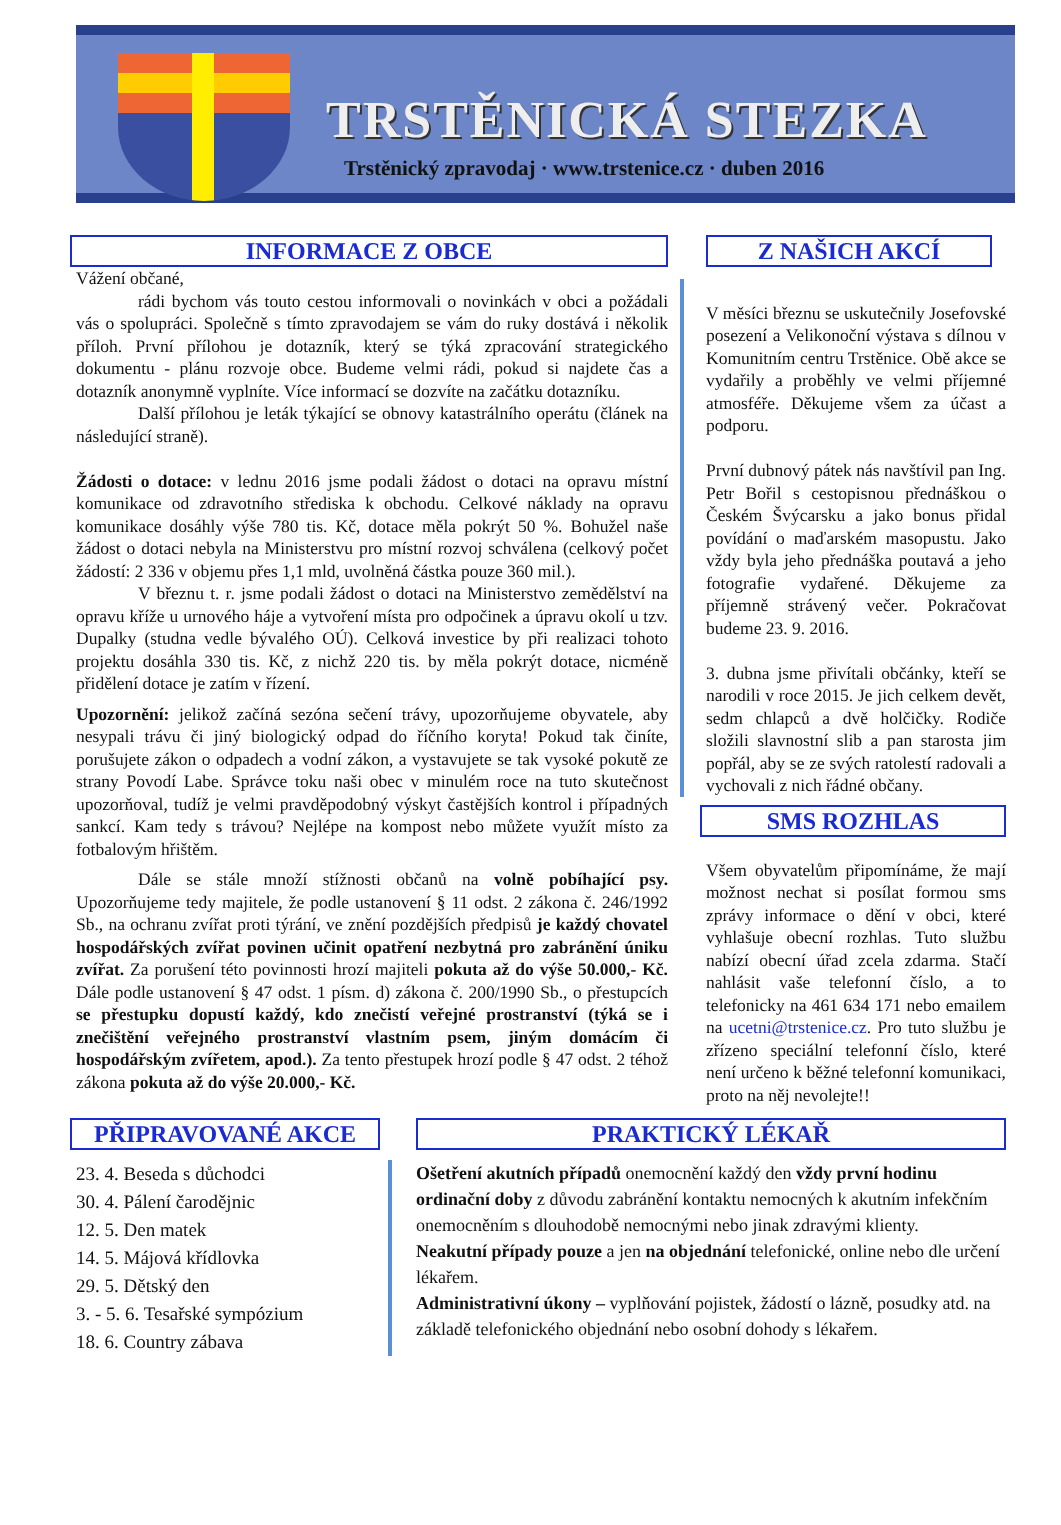TRSTĚNICKÁ STEZKA
Trstěnický zpravodaj · www.trstenice.cz · duben 2016
INFORMACE Z OBCE
Vážení občané,
rádi bychom vás touto cestou informovali o novinkách v obci a požádali vás o spolupráci. Společně s tímto zpravodajem se vám do ruky dostává i několik příloh. První přílohou je dotazník, který se týká zpracování strategického dokumentu - plánu rozvoje obce. Budeme velmi rádi, pokud si najdete čas a dotazník anonymně vyplníte. Více informací se dozvíte na začátku dotazníku.
Další přílohou je leták týkající se obnovy katastrálního operátu (článek na následující straně).
Žádosti o dotace: v lednu 2016 jsme podali žádost o dotaci na opravu místní komunikace od zdravotního střediska k obchodu. Celkové náklady na opravu komunikace dosáhly výše 780 tis. Kč, dotace měla pokrýt 50 %. Bohužel naše žádost o dotaci nebyla na Ministerstvu pro místní rozvoj schválena (celkový počet žádostí: 2 336 v objemu přes 1,1 mld, uvolněná částka pouze 360 mil.).
V březnu t. r. jsme podali žádost o dotaci na Ministerstvo zemědělství na opravu kříže u urnového háje a vytvoření místa pro odpočinek a úpravu okolí u tzv. Dupalky (studna vedle bývalého OÚ). Celková investice by při realizaci tohoto projektu dosáhla 330 tis. Kč, z nichž 220 tis. by měla pokrýt dotace, nicméně přidělení dotace je zatím v řízení.
Upozornění: jelikož začíná sezóna sečení trávy, upozorňujeme obyvatele, aby nesypali trávu či jiný biologický odpad do říčního koryta! Pokud tak činíte, porušujete zákon o odpadech a vodní zákon, a vystavujete se tak vysoké pokutě ze strany Povodí Labe. Správce toku naši obec v minulém roce na tuto skutečnost upozorňoval, tudíž je velmi pravděpodobný výskyt častějších kontrol i případných sankcí. Kam tedy s trávou? Nejlépe na kompost nebo můžete využít místo za fotbalovým hřištěm.
Dále se stále množí stížnosti občanů na volně pobíhající psy. Upozorňujeme tedy majitele, že podle ustanovení § 11 odst. 2 zákona č. 246/1992 Sb., na ochranu zvířat proti týrání, ve znění pozdějších předpisů je každý chovatel hospodářských zvířat povinen učinit opatření nezbytná pro zabránění úniku zvířat. Za porušení této povinnosti hrozí majiteli pokuta až do výše 50.000,- Kč. Dále podle ustanovení § 47 odst. 1 písm. d) zákona č. 200/1990 Sb., o přestupcích se přestupku dopustí každý, kdo znečistí veřejné prostranství (týká se i znečištění veřejného prostranství vlastním psem, jiným domácím či hospodářským zvířetem, apod.). Za tento přestupek hrozí podle § 47 odst. 2 téhož zákona pokuta až do výše 20.000,- Kč.
Z NAŠICH AKCÍ
V měsíci březnu se uskutečnily Josefovské posezení a Velikonoční výstava s dílnou v Komunitním centru Trstěnice. Obě akce se vydařily a proběhly ve velmi příjemné atmosféře. Děkujeme všem za účast a podporu.
První dubnový pátek nás navštívil pan Ing. Petr Bořil s cestopisnou přednáškou o Českém Švýcarsku a jako bonus přidal povídání o maďarském masopustu. Jako vždy byla jeho přednáška poutavá a jeho fotografie vydařené. Děkujeme za příjemně strávený večer. Pokračovat budeme 23. 9. 2016.
3. dubna jsme přivítali občánky, kteří se narodili v roce 2015. Je jich celkem devět, sedm chlapců a dvě holčičky. Rodiče složili slavnostní slib a pan starosta jim popřál, aby se ze svých ratolestí radovali a vychovali z nich řádné občany.
SMS ROZHLAS
Všem obyvatelům připomínáme, že mají možnost nechat si posílat formou sms zprávy informace o dění v obci, které vyhlašuje obecní rozhlas. Tuto službu nabízí obecní úřad zcela zdarma. Stačí nahlásit vaše telefonní číslo, a to telefonicky na 461 634 171 nebo emailem na ucetni@trstenice.cz. Pro tuto službu je zřízeno speciální telefonní číslo, které není určeno k běžné telefonní komunikaci, proto na něj nevolejte!!
PŘIPRAVOVANÉ AKCE
23. 4. Beseda s důchodci
30. 4. Pálení čarodějnic
12. 5. Den matek
14. 5. Májová křídlovka
29. 5. Dětský den
3. - 5. 6. Tesařské sympózium
18. 6. Country zábava
PRAKTICKÝ LÉKAŘ
Ošetření akutních případů onemocnění každý den vždy první hodinu ordinační doby z důvodu zabránění kontaktu nemocných k akutním infekčním onemocněním s dlouhodobě nemocnými nebo jinak zdravými klienty.
Neakutní případy pouze a jen na objednání telefonické, online nebo dle určení lékařem.
Administrativní úkony – vyplňování pojistek, žádostí o lázně, posudky atd. na základě telefonického objednání nebo osobní dohody s lékařem.